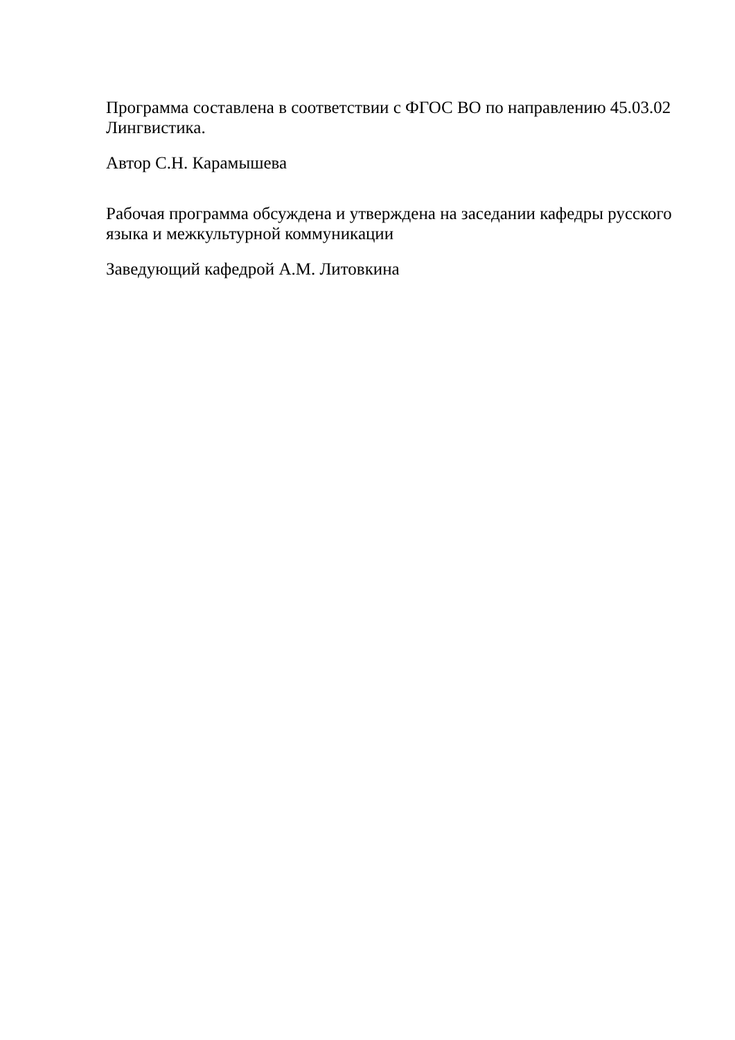Программа составлена в соответствии с ФГОС ВО по направлению 45.03.02 Лингвистика.
Автор С.Н. Карамышева
Рабочая программа обсуждена и утверждена на заседании кафедры русского языка и межкультурной коммуникации
Заведующий кафедрой А.М. Литовкина